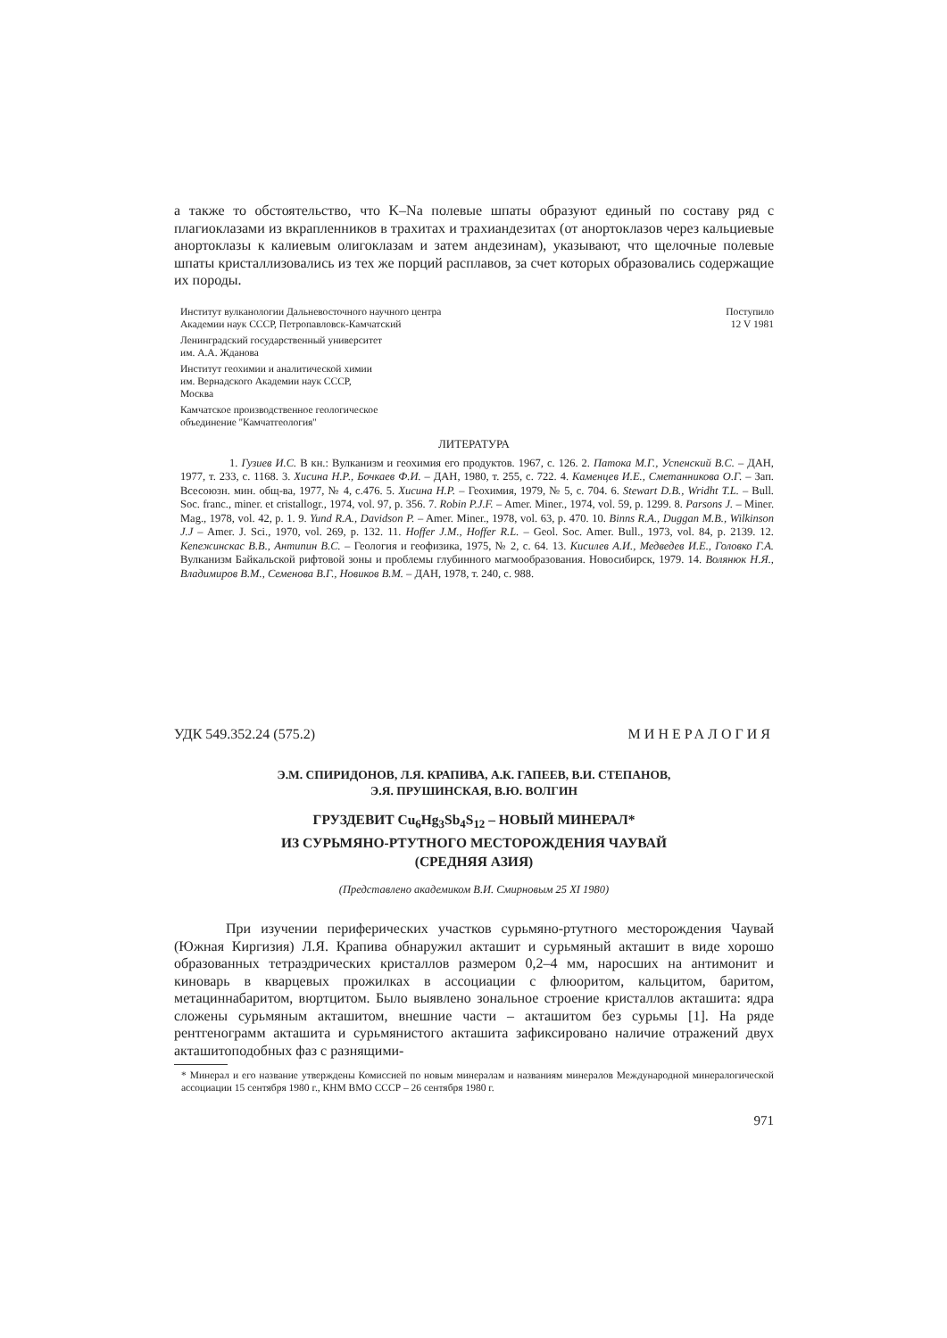а также то обстоятельство, что K–Na полевые шпаты образуют единый по составу ряд с плагиоклазами из вкрапленников в трахитах и трахиандезитах (от анортоклазов через кальциевые анортоклазы к калиевым олигоклазам и затем андезинам), указывают, что щелочные полевые шпаты кристаллизовались из тех же порций расплавов, за счет которых образовались содержащие их породы.
Институт вулканологии Дальневосточного научного центра
Академии наук СССР, Петропавловск-Камчатский
Поступило
12 V 1981
Ленинградский государственный университет
им. А.А. Жданова
Институт геохимии и аналитической химии
им. Вернадского Академии наук СССР,
Москва
Камчатское производственное геологическое
объединение ''Камчатгеология''
ЛИТЕРАТУРА
1. Гузиев И.С. В кн.: Вулканизм и геохимия его продуктов. 1967, с. 126. 2. Патока М.Г., Успенский В.С. – ДАН, 1977, т. 233, с. 1168. 3. Хисина Н.Р., Бочкаев Ф.И. – ДАН, 1980, т. 255, с. 722. 4. Каменцев И.Е., Сметанникова О.Г. – Зап. Всесоюзн. мин. общ-ва, 1977, № 4, с.476. 5. Хисина Н.Р. – Геохимия, 1979, № 5, с. 704. 6. Stewart D.B., Wridht T.L. – Bull. Soc. franc., miner. et cristallogr., 1974, vol. 97, p. 356. 7. Robin P.J.F. – Amer. Miner., 1974, vol. 59, p. 1299. 8. Parsons J. – Miner. Mag., 1978, vol. 42, p. 1. 9. Yund R.A., Davidson P. – Amer. Miner., 1978, vol. 63, p. 470. 10. Binns R.A., Duggan M.B., Wilkinson J.J – Amer. J. Sci., 1970, vol. 269, p. 132. 11. Hoffer J.M., Hoffer R.L. – Geol. Soc. Amer. Bull., 1973, vol. 84, p. 2139. 12. Кепежинскас В.В., Антипин В.С. – Геология и геофизика, 1975, № 2, с. 64. 13. Кисилев А.И., Медведев И.Е., Головко Г.А. Вулканизм Байкальской рифтовой зоны и проблемы глубинного магмообразования. Новосибирск, 1979. 14. Волянюк Н.Я., Владимиров В.М., Семенова В.Г., Новиков В.М. – ДАН, 1978, т. 240, с. 988.
УДК 549.352.24 (575.2) МИНЕРАЛОГИЯ
Э.М. СПИРИДОНОВ, Л.Я. КРАПИВА, А.К. ГАПЕЕВ, В.И. СТЕПАНОВ,
Э.Я. ПРУШИНСКАЯ, В.Ю. ВОЛГИН
ГРУЗДЕВИТ Cu<sub>6</sub>Hg<sub>3</sub>Sb<sub>4</sub>S<sub>12</sub> – НОВЫЙ МИНЕРАЛ*
ИЗ СУРЬМЯНО-РТУТНОГО МЕСТОРОЖДЕНИЯ ЧАУВАЙ
(СРЕДНЯЯ АЗИЯ)
(Представлено академиком В.И. Смирновым 25 XI 1980)
При изучении периферических участков сурьмяно-ртутного месторождения Чаувай (Южная Киргизия) Л.Я. Крапива обнаружил акташит и сурьмяный акташит в виде хорошо образованных тетраэдрических кристаллов размером 0,2–4 мм, наросших на антимонит и киноварь в кварцевых прожилках в ассоциации с флюоритом, кальцитом, баритом, метациннабаритом, вюртцитом. Было выявлено зональное строение кристаллов акташита: ядра сложены сурьмяным акташитом, внешние части – акташитом без сурьмы [1]. На ряде рентгенограмм акташита и сурьмянистого акташита зафиксировано наличие отражений двух акташитоподобных фаз с разнящими-
* Минерал и его название утверждены Комиссией по новым минералам и названиям минералов Международной минералогической ассоциации 15 сентября 1980 г., КНМ ВМО СССР – 26 сентября 1980 г.
971